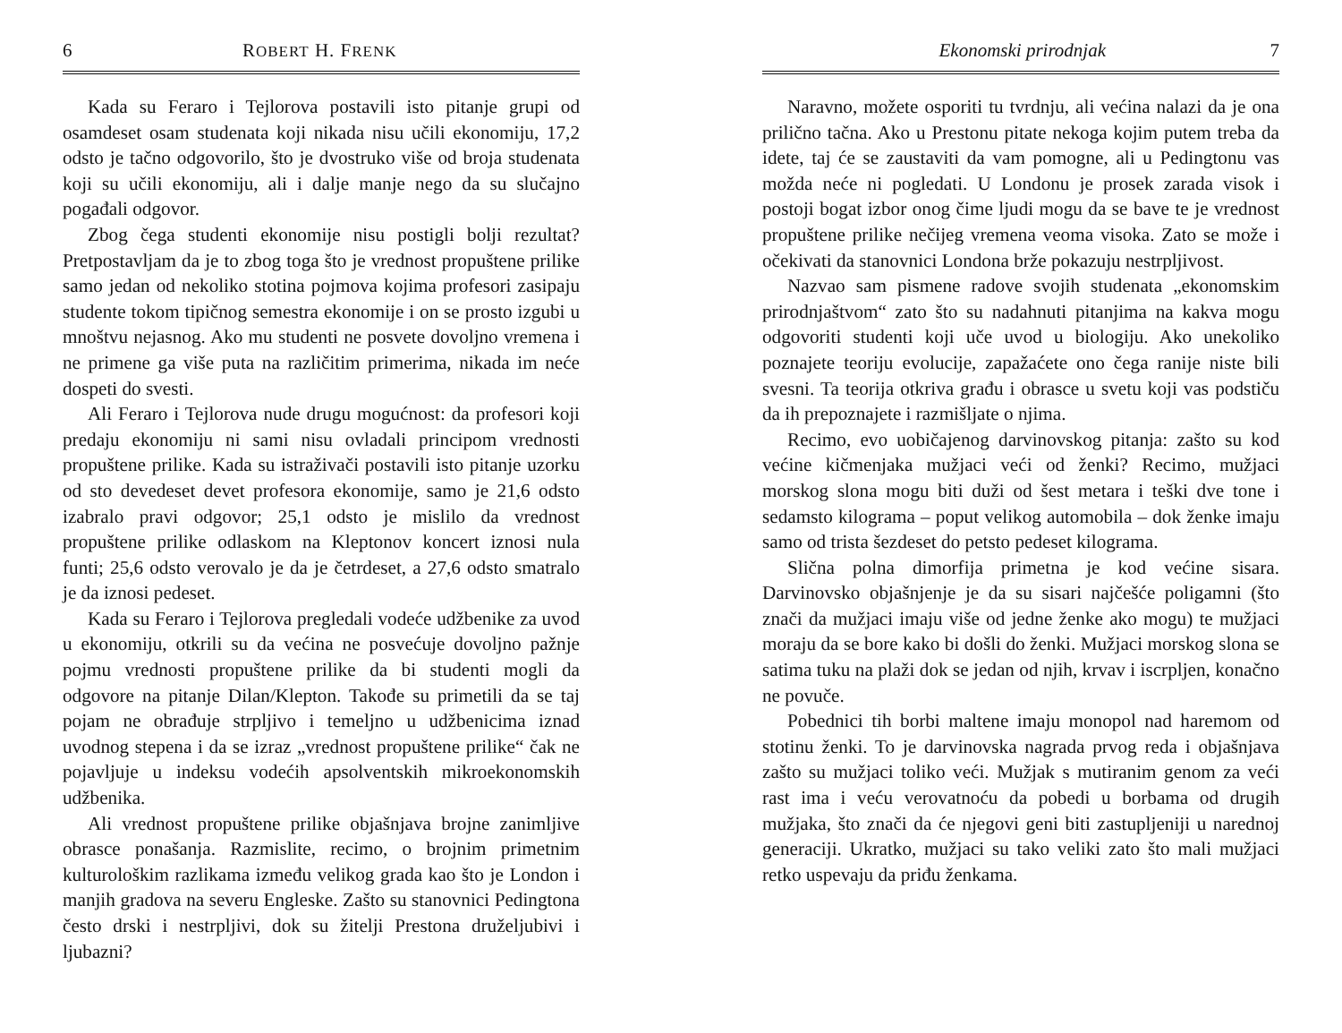6 ROBERT H. FRENK
Kada su Feraro i Tejlorova postavili isto pitanje grupi od osamdeset osam studenata koji nikada nisu učili ekonomiju, 17,2 odsto je tačno odgovorilo, što je dvostruko više od broja studenata koji su učili ekonomiju, ali i dalje manje nego da su slučajno pogađali odgovor.
Zbog čega studenti ekonomije nisu postigli bolji rezultat? Pretpostavljam da je to zbog toga što je vrednost propuštene prilike samo jedan od nekoliko stotina pojmova kojima profesori zasipaju studente tokom tipičnog semestra ekonomije i on se prosto izgubi u mnoštvu nejasnog. Ako mu studenti ne posvete dovoljno vremena i ne primene ga više puta na različitim primerima, nikada im neće dospeti do svesti.
Ali Feraro i Tejlorova nude drugu mogućnost: da profesori koji predaju ekonomiju ni sami nisu ovladali principom vrednosti propuštene prilike. Kada su istraživači postavili isto pitanje uzorku od sto devedeset devet profesora ekonomije, samo je 21,6 odsto izabralo pravi odgovor; 25,1 odsto je mislilo da vrednost propuštene prilike odlaskom na Kleptonov koncert iznosi nula funti; 25,6 odsto verovalo je da je četrdeset, a 27,6 odsto smatralo je da iznosi pedeset.
Kada su Feraro i Tejlorova pregledali vodeće udžbenike za uvod u ekonomiju, otkrili su da većina ne posvećuje dovoljno pažnje pojmu vrednosti propuštene prilike da bi studenti mogli da odgovore na pitanje Dilan/Klepton. Takođe su primetili da se taj pojam ne obrađuje strpljivo i temeljno u udžbenicima iznad uvodnog stepena i da se izraz „vrednost propuštene prilike“ čak ne pojavljuje u indeksu vodećih apsolventskih mikroekonomskih udžbenika.
Ali vrednost propuštene prilike objašnjava brojne zanimljive obrasce ponašanja. Razmislite, recimo, o brojnim primetnim kulturološkim razlikama između velikog grada kao što je London i manjih gradova na severu Engleske. Zašto su stanovnici Pedingtona često drski i nestrpljivi, dok su žitelji Prestona druželjubivi i ljubazni?
Ekonomski prirodnjak 7
Naravno, možete osporiti tu tvrdnju, ali većina nalazi da je ona prilično tačna. Ako u Prestonu pitate nekoga kojim putem treba da idete, taj će se zaustaviti da vam pomogne, ali u Pedingtonu vas možda neće ni pogledati. U Londonu je prosek zarada visok i postoji bogat izbor onog čime ljudi mogu da se bave te je vrednost propuštene prilike nečijeg vremena veoma visoka. Zato se može i očekivati da stanovnici Londona brže pokazuju nestrpljivost.
Nazvao sam pismene radove svojih studenata „ekonomskim prirodnjaštvom“ zato što su nadahnuti pitanjima na kakva mogu odgovoriti studenti koji uče uvod u biologiju. Ako unekoliko poznajete teoriju evolucije, zapažaćete ono čega ranije niste bili svesni. Ta teorija otkriva građu i obrasce u svetu koji vas podstiču da ih prepoznajete i razmišljate o njima.
Recimo, evo uobičajenog darvinovskog pitanja: zašto su kod većine kičmenjaka mužjaci veći od ženki? Recimo, mužjaci morskog slona mogu biti duži od šest metara i teški dve tone i sedamsto kilograma – poput velikog automobila – dok ženke imaju samo od trista šezdeset do petsto pedeset kilograma.
Slična polna dimorfija primetna je kod većine sisara. Darvinovsko objašnjenje je da su sisari najčešće poligamni (što znači da mužjaci imaju više od jedne ženke ako mogu) te mužjaci moraju da se bore kako bi došli do ženki. Mužjaci morskog slona se satima tuku na plaži dok se jedan od njih, krvav i iscrpljen, konačno ne povuče.
Pobednici tih borbi maltene imaju monopol nad haremom od stotinu ženki. To je darvinovska nagrada prvog reda i objašnjava zašto su mužjaci toliko veći. Mužjak s mutiranim genom za veći rast ima i veću verovatnoću da pobedi u borbama od drugih mužjaka, što znači da će njegovi geni biti zastupljeniji u narednoj generaciji. Ukratko, mužjaci su tako veliki zato što mali mužjaci retko uspevaju da priđu ženkama.